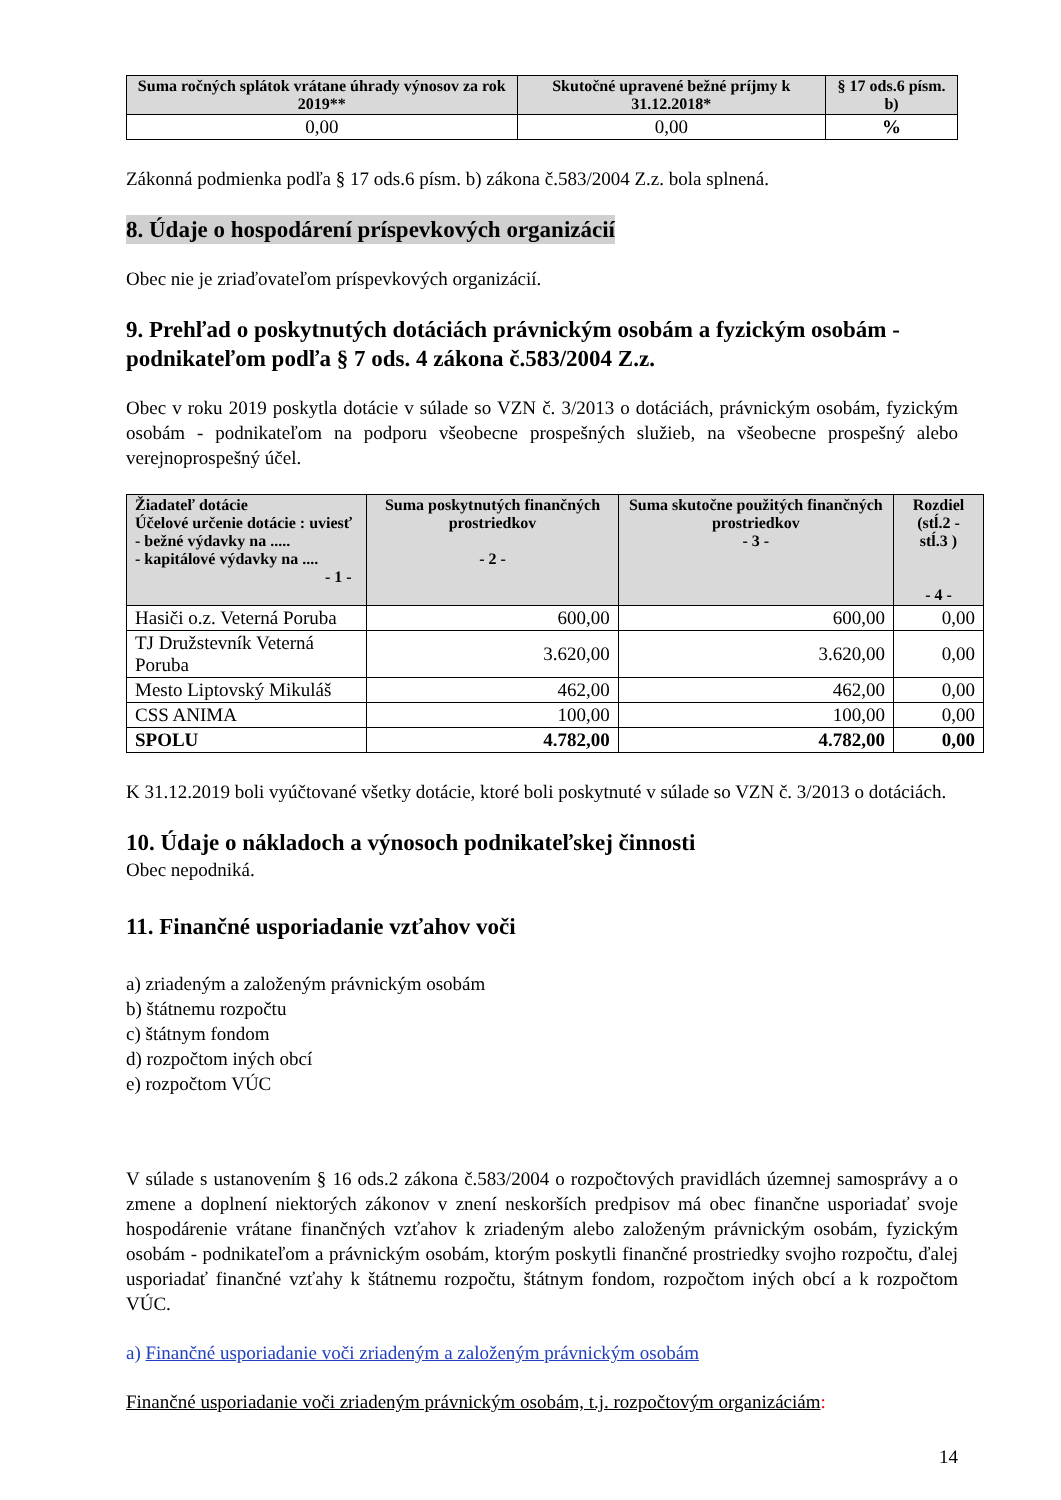| Suma ročných splátok vrátane úhrady výnosov za rok 2019** | Skutočné upravené bežné príjmy k 31.12.2018* | § 17 ods.6 písm. b) |
| --- | --- | --- |
| 0,00 | 0,00 | % |
Zákonná podmienka podľa § 17 ods.6 písm. b) zákona č.583/2004 Z.z. bola splnená.
8. Údaje o hospodárení príspevkových organizácií
Obec nie je zriaďovateľom príspevkových organizácií.
9. Prehľad o poskytnutých dotáciách právnickým osobám a fyzickým osobám - podnikateľom podľa § 7 ods. 4 zákona č.583/2004 Z.z.
Obec v roku 2019 poskytla dotácie v súlade so VZN č. 3/2013 o dotáciách, právnickým osobám, fyzickým osobám - podnikateľom na podporu všeobecne prospešných služieb, na všeobecne prospešný alebo verejnoprospešný účel.
| Žiadateľ dotácie Účelové určenie dotácie : uviesť - bežné výdavky na ..... - kapitálové výdavky na .... - 1 - | Suma poskytnutých finančných prostriedkov - 2 - | Suma skutočne použitých finančných prostriedkov - 3 - | Rozdiel (stĺ.2 - stĺ.3 ) - 4 - |
| --- | --- | --- | --- |
| Hasiči o.z. Veterná Poruba | 600,00 | 600,00 | 0,00 |
| TJ Družstevník Veterná Poruba | 3.620,00 | 3.620,00 | 0,00 |
| Mesto Liptovský Mikuláš | 462,00 | 462,00 | 0,00 |
| CSS ANIMA | 100,00 | 100,00 | 0,00 |
| SPOLU | 4.782,00 | 4.782,00 | 0,00 |
K 31.12.2019 boli vyúčtované všetky dotácie, ktoré boli poskytnuté v súlade so VZN č. 3/2013 o dotáciách.
10. Údaje o nákladoch a výnosoch podnikateľskej činnosti
Obec nepodniká.
11. Finančné usporiadanie vzťahov voči
a) zriadeným a založeným právnickým osobám
b) štátnemu rozpočtu
c) štátnym fondom
d) rozpočtom iných obcí
e) rozpočtom VÚC
V súlade s ustanovením § 16 ods.2 zákona č.583/2004 o rozpočtových pravidlách územnej samosprávy a o zmene a doplnení niektorých zákonov v znení neskorších predpisov má obec finančne usporiadať svoje hospodárenie vrátane finančných vzťahov k zriadeným alebo založeným právnickým osobám, fyzickým osobám - podnikateľom a právnickým osobám, ktorým poskytli finančné prostriedky svojho rozpočtu, ďalej usporiadať finančné vzťahy k štátnemu rozpočtu, štátnym fondom, rozpočtom iných obcí a k rozpočtom VÚC.
a) Finančné usporiadanie voči zriadeným a založeným právnickým osobám
Finančné usporiadanie voči zriadeným právnickým osobám, t.j. rozpočtovým organizáciám:
14